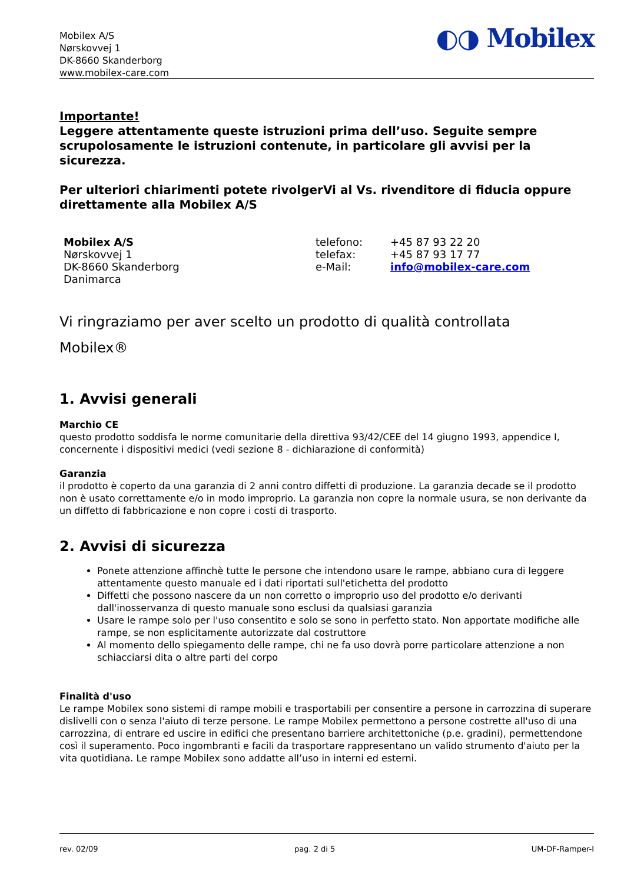Mobilex A/S
Nørskovvej 1
DK-8660 Skanderborg
www.mobilex-care.com
◐◑ Mobilex
Importante!
Leggere attentamente queste istruzioni prima dell’uso. Seguite sempre scrupolosamente le istruzioni contenute, in particolare gli avvisi per la sicurezza.
Per ulteriori chiarimenti potete rivolgerVi al Vs. rivenditore di fiducia oppure direttamente alla Mobilex A/S
Mobilex A/S
Nørskovvej 1
DK-8660 Skanderborg
Danimarca
telefono:
telefax:
e-Mail:
+45 87 93 22 20
+45 87 93 17 77
info@mobilex-care.com
Vi ringraziamo per aver scelto un prodotto di qualità controllata
Mobilex®
1. Avvisi generali
Marchio CE
questo prodotto soddisfa le norme comunitarie della direttiva 93/42/CEE del 14 giugno 1993, appendice I, concernente i dispositivi medici (vedi sezione 8 - dichiarazione di conformità)
Garanzia
il prodotto è coperto da una garanzia di 2 anni contro diffetti di produzione. La garanzia decade se il prodotto non è usato correttamente e/o in modo improprio. La garanzia non copre la normale usura, se non derivante da un diffetto di fabbricazione e non copre i costi di trasporto.
2. Avvisi di sicurezza
Ponete attenzione affinchè tutte le persone che intendono usare le rampe, abbiano cura di leggere attentamente questo manuale ed i dati riportati sull'etichetta del prodotto
Diffetti che possono nascere da un non corretto o improprio uso del prodotto e/o derivanti dall'inosservanza di questo manuale sono esclusi da qualsiasi garanzia
Usare le rampe solo per l'uso consentito e solo se sono in perfetto stato. Non apportate modifiche alle rampe, se non esplicitamente autorizzate dal costruttore
Al momento dello spiegamento delle rampe, chi ne fa uso dovrà porre particolare attenzione a non schiacciarsi dita o altre parti del corpo
Finalità d'uso
Le rampe Mobilex sono sistemi di rampe mobili e trasportabili per consentire a persone in carrozzina di superare dislivelli con o senza l'aiuto di terze persone. Le rampe Mobilex permettono a persone costrette all'uso di una carrozzina, di entrare ed uscire in edifici che presentano barriere architettoniche (p.e. gradini), permettendone così il superamento. Poco ingombranti e facili da trasportare rappresentano un valido strumento d'aiuto per la vita quotidiana. Le rampe Mobilex sono addatte all’uso in interni ed esterni.
rev. 02/09 pag. 2 di 5 UM-DF-Ramper-I